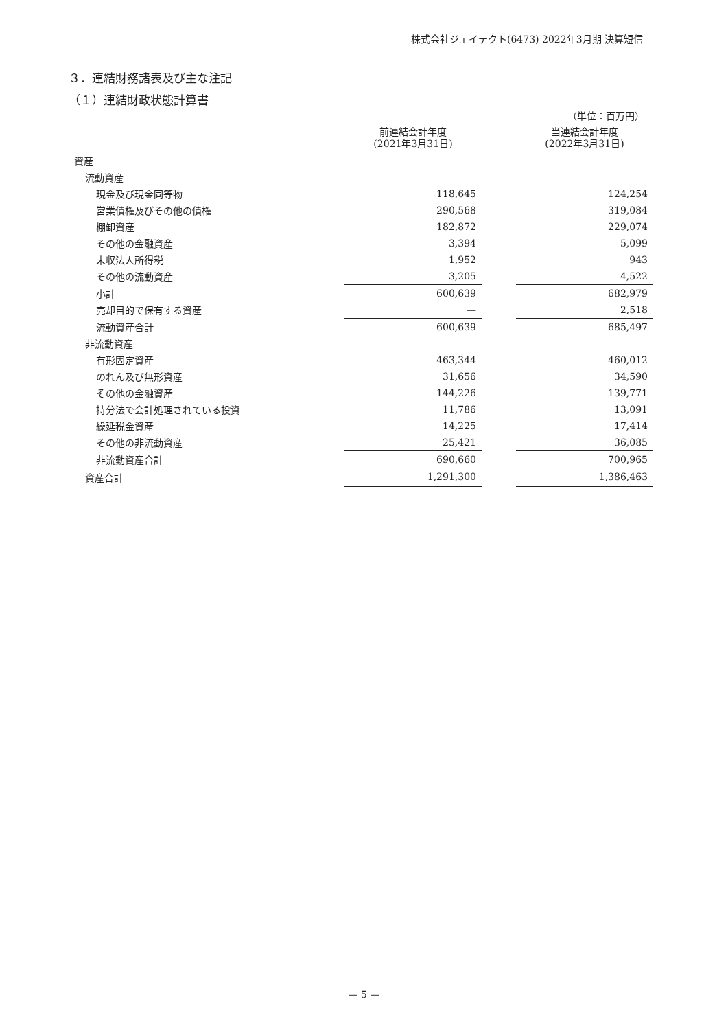株式会社ジェイテクト(6473) 2022年3月期 決算短信
３．連結財務諸表及び主な注記
（１）連結財政状態計算書
（単位：百万円）
| | 前連結会計年度 (2021年3月31日) | | 当連結会計年度 (2022年3月31日) |
| --- | --- | --- | --- |
| 資産 | | | |
| 流動資産 | | | |
| 現金及び現金同等物 | 118,645 | | 124,254 |
| 営業債権及びその他の債権 | 290,568 | | 319,084 |
| 棚卸資産 | 182,872 | | 229,074 |
| その他の金融資産 | 3,394 | | 5,099 |
| 未収法人所得税 | 1,952 | | 943 |
| その他の流動資産 | 3,205 | | 4,522 |
| 小計 | 600,639 | | 682,979 |
| 売却目的で保有する資産 | — | | 2,518 |
| 流動資産合計 | 600,639 | | 685,497 |
| 非流動資産 | | | |
| 有形固定資産 | 463,344 | | 460,012 |
| のれん及び無形資産 | 31,656 | | 34,590 |
| その他の金融資産 | 144,226 | | 139,771 |
| 持分法で会計処理されている投資 | 11,786 | | 13,091 |
| 繰延税金資産 | 14,225 | | 17,414 |
| その他の非流動資産 | 25,421 | | 36,085 |
| 非流動資産合計 | 690,660 | | 700,965 |
| 資産合計 | 1,291,300 | | 1,386,463 |
— 5 —